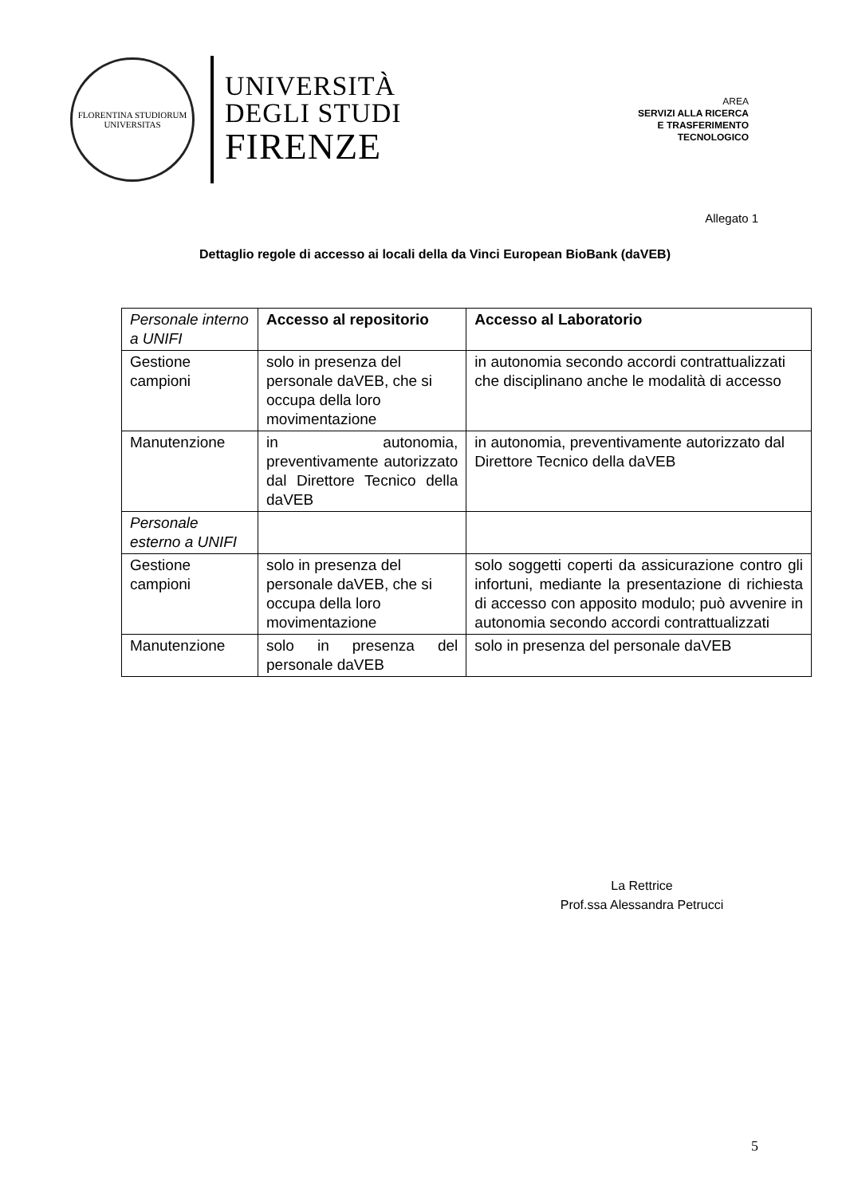FLORENTINA STUDIORUM UNIVERSITAS
UNIVERSITÀ
DEGLI STUDI
FIRENZE
AREA
SERVIZI ALLA RICERCA
E TRASFERIMENTO
TECNOLOGICO
Allegato 1
Dettaglio regole di accesso ai locali della da Vinci European BioBank (daVEB)
| Personale interno a UNIFI | Accesso al repositorio | Accesso al Laboratorio |
| Gestione campioni | solo in presenza del personale daVEB, che si occupa della loro movimentazione | in autonomia secondo accordi contrattualizzati che disciplinano anche le modalità di accesso |
| Manutenzione | in autonomia, preventivamente autorizzato dal Direttore Tecnico della daVEB | in autonomia, preventivamente autorizzato dal Direttore Tecnico della daVEB |
| Personale esterno a UNIFI | | |
| Gestione campioni | solo in presenza del personale daVEB, che si occupa della loro movimentazione | solo soggetti coperti da assicurazione contro gli infortuni, mediante la presentazione di richiesta di accesso con apposito modulo; può avvenire in autonomia secondo accordi contrattualizzati |
| Manutenzione | solo in presenza del personale daVEB | solo in presenza del personale daVEB |
La Rettrice
Prof.ssa Alessandra Petrucci
5